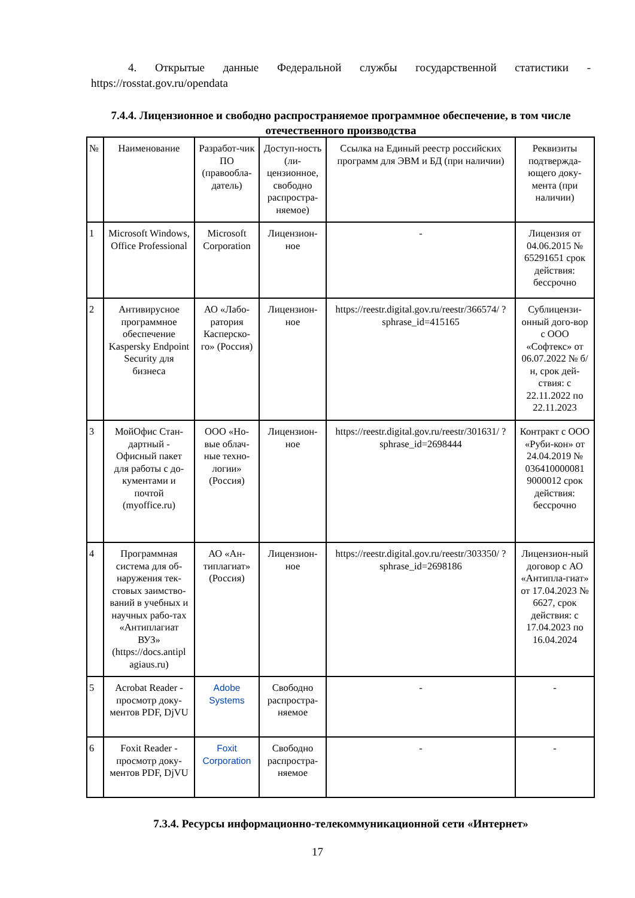4. Открытые данные Федеральной службы государственной статистики - https://rosstat.gov.ru/opendata
7.4.4. Лицензионное и свободно распространяемое программное обеспечение, в том числе отечественного производства
| № | Наименование | Разработ-чик ПО (правообла-датель) | Доступ-ность (ли-цензионное, свободно распростра-няемое) | Ссылка на Единый реестр российских программ для ЭВМ и БД (при наличии) | Реквизиты подтвержда-ющего доку-мента (при наличии) |
| --- | --- | --- | --- | --- | --- |
| 1 | Microsoft Windows, Office Professional | Microsoft Corporation | Лицензион-ное | - | Лицензия от 04.06.2015 № 65291651 срок действия: бессрочно |
| 2 | Антивирусное программное обеспечение Kaspersky Endpoint Security для бизнеса | АО «Лабо-ратория Касперско-го» (Россия) | Лицензион-ное | https://reestr.digital.gov.ru/reestr/366574/ ?sphrase_id=415165 | Сублицензи-онный дого-вор с ООО «Софтекс» от 06.07.2022 № б/н, срок дей-ствия: с 22.11.2022 по 22.11.2023 |
| 3 | МойОфис Стан-дартный - Офисный пакет для работы с до-кументами и почтой (myoffice.ru) | ООО «Но-вые облач-ные техно-логии» (Россия) | Лицензион-ное | https://reestr.digital.gov.ru/reestr/301631/ ?sphrase_id=2698444 | Контракт с ООО «Руби-кон» от 24.04.2019 № 036410000081 9000012 срок действия: бессрочно |
| 4 | Программная система для об-наружения тек-стовых заимство-ваний в учебных и научных рабо-тах «Антиплагиат ВУЗ» (https://docs.antipl agiaus.ru) | АО «Ан-типлагиат» (Россия) | Лицензион-ное | https://reestr.digital.gov.ru/reestr/303350/ ?sphrase_id=2698186 | Лицензион-ный договор с АО «Антипла-гиат» от 17.04.2023 № 6627, срок действия: с 17.04.2023 по 16.04.2024 |
| 5 | Acrobat Reader - просмотр доку-ментов PDF, DjVU | Adobe Systems | Свободно распростра-няемое | - | - |
| 6 | Foxit Reader - просмотр доку-ментов PDF, DjVU | Foxit Corporation | Свободно распростра-няемое | - | - |
7.3.4. Ресурсы информационно-телекоммуникационной сети «Интернет»
17